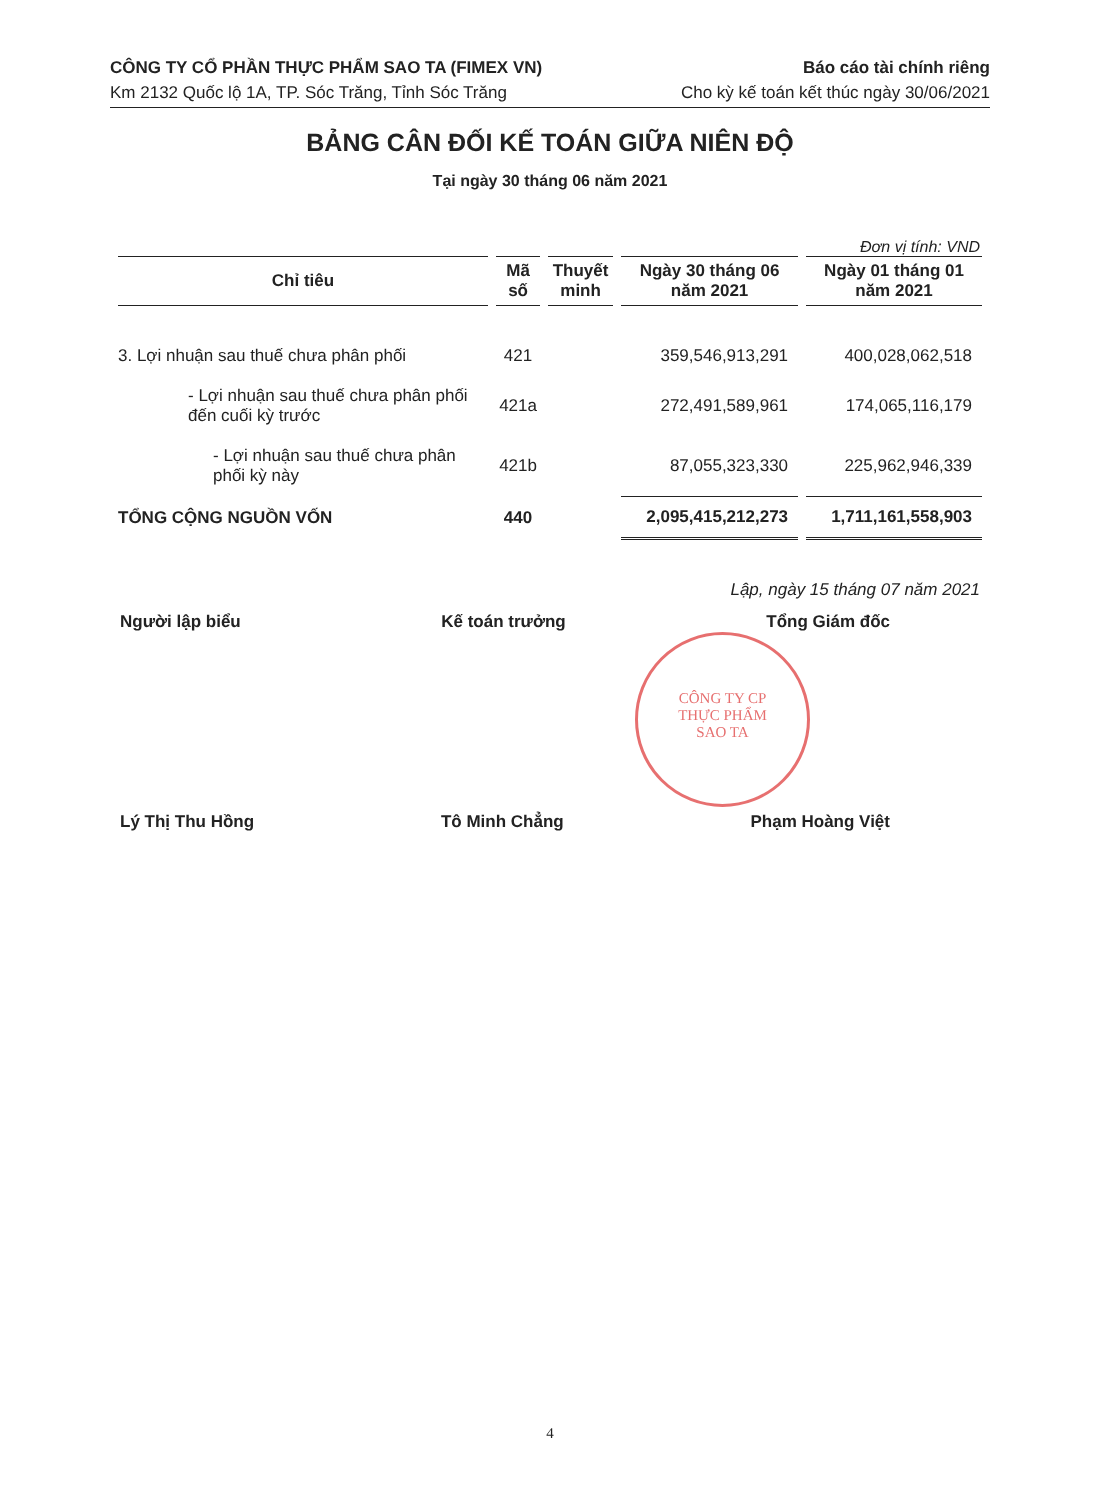CÔNG TY CỔ PHẦN THỰC PHẨM SAO TA (FIMEX VN)
Km 2132 Quốc lộ 1A, TP. Sóc Trăng, Tỉnh Sóc Trăng
Báo cáo tài chính riêng
Cho kỳ kế toán kết thúc ngày 30/06/2021
BẢNG CÂN ĐỐI KẾ TOÁN GIỮA NIÊN ĐỘ
Tại ngày 30 tháng 06 năm 2021
Đơn vị tính: VND
| Chỉ tiêu | Mã số | Thuyết minh | Ngày 30 tháng 06 năm 2021 | Ngày 01 tháng 01 năm 2021 |
| --- | --- | --- | --- | --- |
| 3. Lợi nhuận sau thuế chưa phân phối | 421 | | 359,546,913,291 | 400,028,062,518 |
| - Lợi nhuận sau thuế chưa phân phối đến cuối kỳ trước | 421a | | 272,491,589,961 | 174,065,116,179 |
| - Lợi nhuận sau thuế chưa phân phối kỳ này | 421b | | 87,055,323,330 | 225,962,946,339 |
| TỔNG CỘNG NGUỒN VỐN | 440 | | 2,095,415,212,273 | 1,711,161,558,903 |
CÔNG TY CP
THỰC PHẨM
SAO TA
Lập, ngày 15 tháng 07 năm 2021
Người lập biểu Kế toán trưởng Tổng Giám đốc
Lý Thị Thu Hồng Tô Minh Chẳng Phạm Hoàng Việt
4